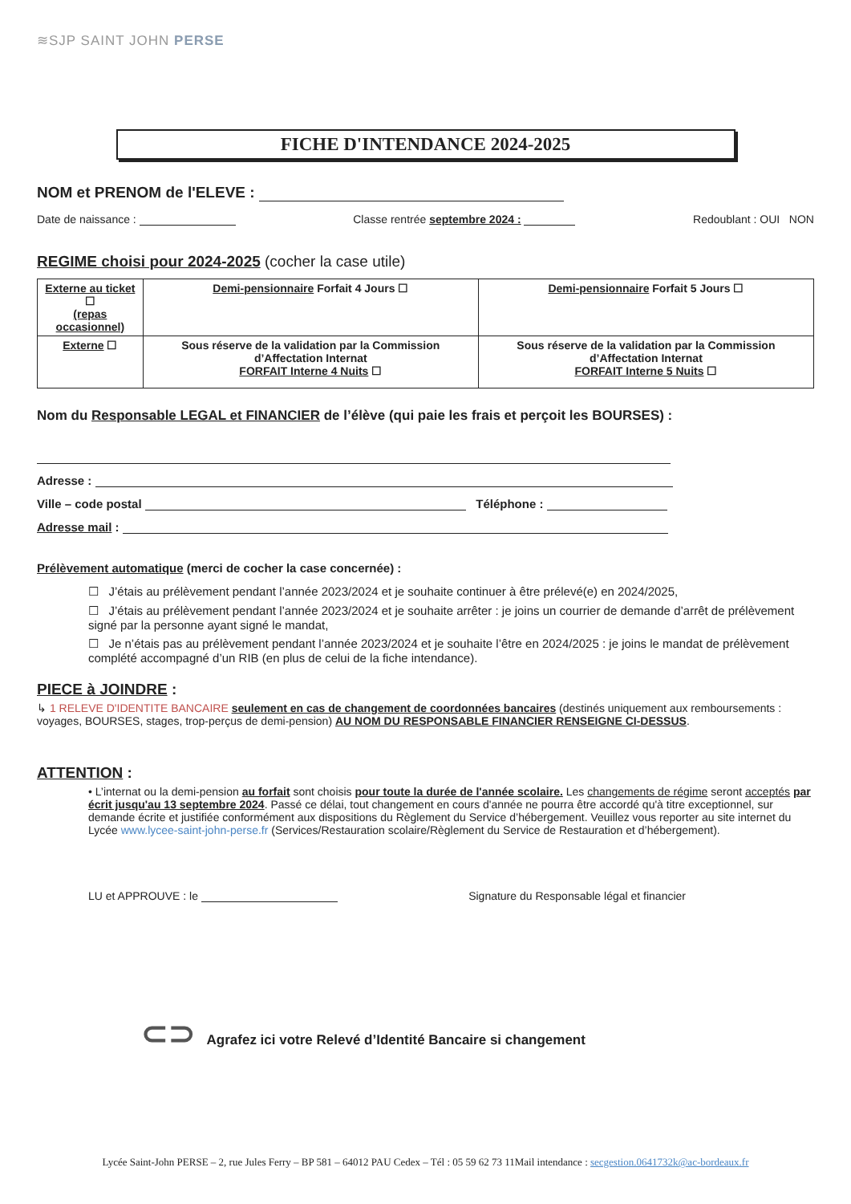≋SJP SAINT JOHN PERSE
FICHE D'INTENDANCE 2024-2025
NOM et PRENOM de l'ELEVE :
Date de naissance : Classe rentrée septembre 2024 : Redoublant : OUI NON
REGIME choisi pour 2024-2025 (cocher la case utile)
| Externe au ticket ☐ (repas occasionnel) | Demi-pensionnaire Forfait 4 Jours ☐ | Demi-pensionnaire Forfait 5 Jours ☐ |
| Externe ☐ | Sous réserve de la validation par la Commission d’Affectation Internat FORFAIT Interne 4 Nuits ☐ | Sous réserve de la validation par la Commission d’Affectation Internat FORFAIT Interne 5 Nuits ☐ |
Nom du Responsable LEGAL et FINANCIER de l’élève (qui paie les frais et perçoit les BOURSES) :
Adresse :
Ville – code postal Téléphone :
Adresse mail :
Prélèvement automatique (merci de cocher la case concernée) :
☐ J’étais au prélèvement pendant l’année 2023/2024 et je souhaite continuer à être prélevé(e) en 2024/2025,
☐ J’étais au prélèvement pendant l’année 2023/2024 et je souhaite arrêter : je joins un courrier de demande d’arrêt de prélèvement signé par la personne ayant signé le mandat,
☐ Je n’étais pas au prélèvement pendant l’année 2023/2024 et je souhaite l’être en 2024/2025 : je joins le mandat de prélèvement complété accompagné d’un RIB (en plus de celui de la fiche intendance).
PIECE à JOINDRE :
↳ 1 RELEVE D'IDENTITE BANCAIRE seulement en cas de changement de coordonnées bancaires (destinés uniquement aux remboursements : voyages, BOURSES, stages, trop-perçus de demi-pension) AU NOM DU RESPONSABLE FINANCIER RENSEIGNE CI-DESSUS.
ATTENTION :
• L’internat ou la demi-pension au forfait sont choisis pour toute la durée de l'année scolaire. Les changements de régime seront acceptés par écrit jusqu'au 13 septembre 2024. Passé ce délai, tout changement en cours d'année ne pourra être accordé qu'à titre exceptionnel, sur demande écrite et justifiée conformément aux dispositions du Règlement du Service d’hébergement. Veuillez vous reporter au site internet du Lycée www.lycee-saint-john-perse.fr (Services/Restauration scolaire/Règlement du Service de Restauration et d’hébergement).
LU et APPROUVE : le Signature du Responsable légal et financier
⊂⊃ Agrafez ici votre Relevé d’Identité Bancaire si changement
Lycée Saint-John PERSE – 2, rue Jules Ferry – BP 581 – 64012 PAU Cedex – Tél : 05 59 62 73 11Mail intendance : secgestion.0641732k@ac-bordeaux.fr